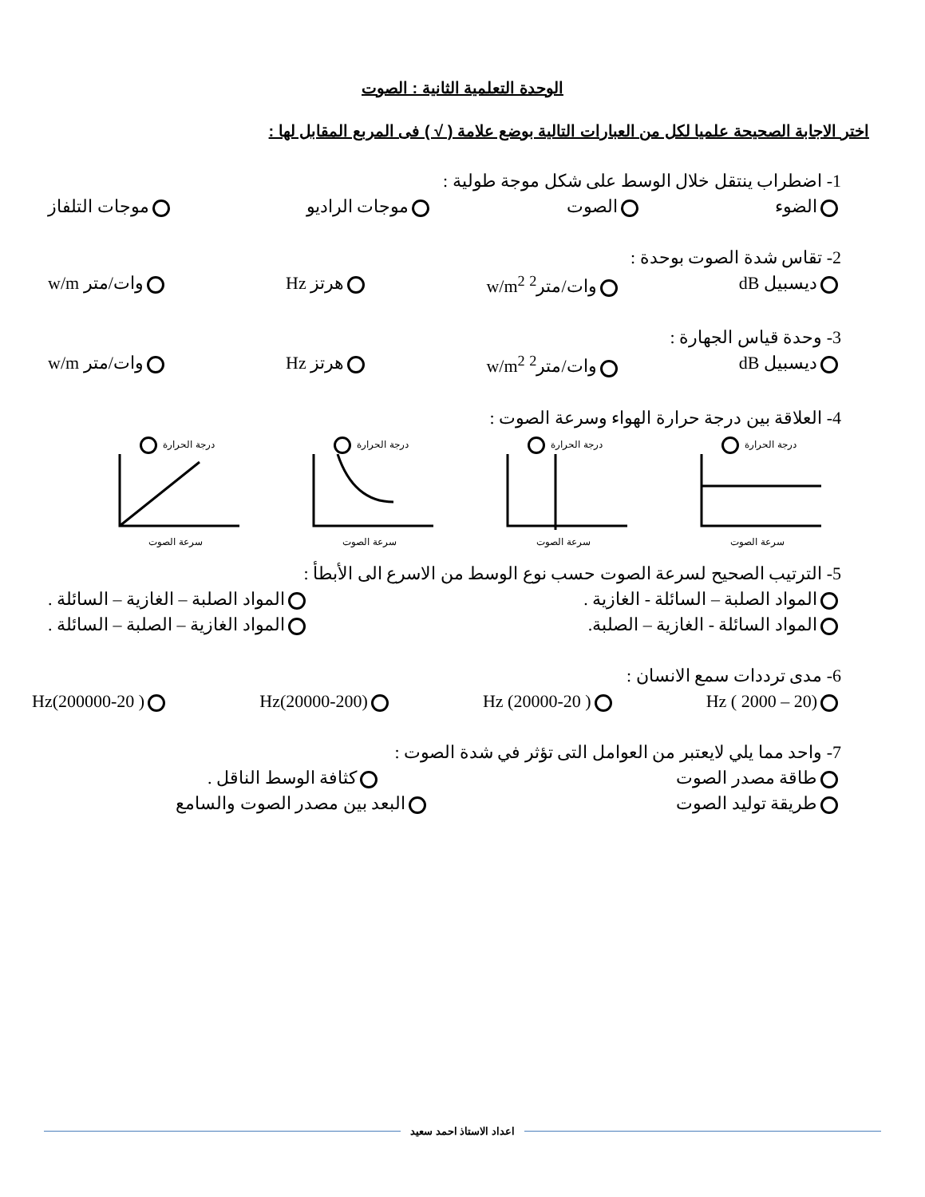الوحدة التعلمية الثانية : الصوت
اختر الاجابة الصحيحة علميا لكل من العبارات التالية بوضع علامة ( √ ) فى المربع المقابل لها :
1- اضطراب ينتقل خلال الوسط على شكل موجة طولية :
الضوء الصوت موجات الراديو موجات التلفاز
2- تقاس شدة الصوت بوحدة :
ديسبيل dB وات/متر<sup>2</sup> w/m<sup>2</sup> هرتز Hz وات/متر w/m
3- وحدة قياس الجهارة :
ديسبيل dB وات/متر<sup>2</sup> w/m<sup>2</sup> هرتز Hz وات/متر w/m
4- العلاقة بين درجة حرارة الهواء وسرعة الصوت :
درجة الحرارة
سرعة الصوت
درجة الحرارة
سرعة الصوت
درجة الحرارة
سرعة الصوت
درجة الحرارة
سرعة الصوت
5- الترتيب الصحيح لسرعة الصوت حسب نوع الوسط من الاسرع الى الأبطأ :
المواد الصلبة – السائلة - الغازية . المواد الصلبة – الغازية – السائلة .
المواد السائلة - الغازية – الصلبة. المواد الغازية – الصلبة – السائلة .
6- مدى ترددات سمع الانسان :
Hz ( 2000 – 20) Hz (20000-20 ) Hz(20000-200) Hz(200000-20 )
7- واحد مما يلي لايعتبر من العوامل التى تؤثر في شدة الصوت :
طاقة مصدر الصوت كثافة الوسط الناقل .
طريقة توليد الصوت البعد بين مصدر الصوت والسامع
اعداد الاستاذ احمد سعيد